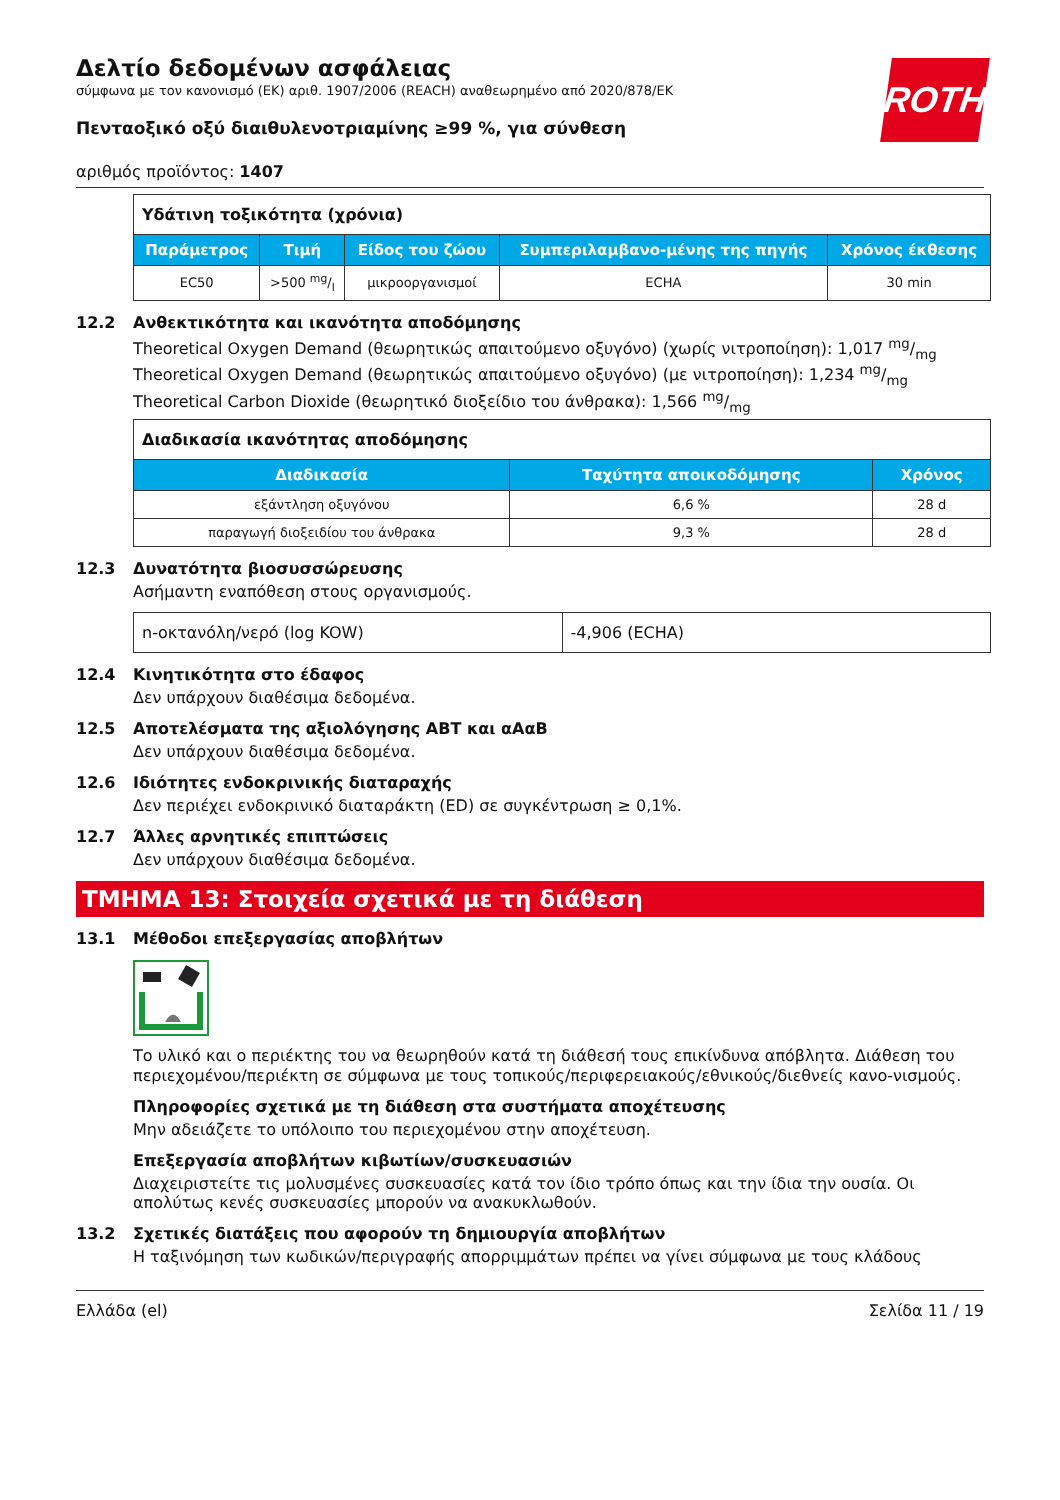ROTH
Δελτίο δεδομένων ασφάλειας
σύμφωνα με τον κανονισμό (ΕΚ) αριθ. 1907/2006 (REACH) αναθεωρημένο από 2020/878/ΕΚ
Πενταοξικό οξύ διαιθυλενοτριαμίνης ≥99 %, για σύνθεση
αριθμός προϊόντος: 1407
| Υδάτινη τοξικότητα (χρόνια) | | | | |
| Παράμετρος | Τιμή | Είδος του ζώου | Συμπεριλαμβανο-μένης της πηγής | Χρόνος έκθεσης |
| EC50 | >500 mg/l | μικροοργανισμοί | ECHA | 30 min |
12.2 Ανθεκτικότητα και ικανότητα αποδόμησης
Theoretical Oxygen Demand (θεωρητικώς απαιτούμενο οξυγόνο) (χωρίς νιτροποίηση): 1,017 mg/mg
Theoretical Oxygen Demand (θεωρητικώς απαιτούμενο οξυγόνο) (με νιτροποίηση): 1,234 mg/mg
Theoretical Carbon Dioxide (θεωρητικό διοξείδιο του άνθρακα): 1,566 mg/mg
| Διαδικασία ικανότητας αποδόμησης | | |
| Διαδικασία | Ταχύτητα αποικοδόμησης | Χρόνος |
| εξάντληση οξυγόνου | 6,6 % | 28 d |
| παραγωγή διοξειδίου του άνθρακα | 9,3 % | 28 d |
12.3 Δυνατότητα βιοσυσσώρευσης
Ασήμαντη εναπόθεση στους οργανισμούς.
| n-οκτανόλη/νερό (log KOW) | -4,906 (ECHA) |
12.4 Κινητικότητα στο έδαφος
Δεν υπάρχουν διαθέσιμα δεδομένα.
12.5 Αποτελέσματα της αξιολόγησης ΑΒΤ και αΑαΒ
Δεν υπάρχουν διαθέσιμα δεδομένα.
12.6 Ιδιότητες ενδοκρινικής διαταραχής
Δεν περιέχει ενδοκρινικό διαταράκτη (ED) σε συγκέντρωση ≥ 0,1%.
12.7 Άλλες αρνητικές επιπτώσεις
Δεν υπάρχουν διαθέσιμα δεδομένα.
ΤΜΗΜΑ 13: Στοιχεία σχετικά με τη διάθεση
13.1 Μέθοδοι επεξεργασίας αποβλήτων
Το υλικό και ο περιέκτης του να θεωρηθούν κατά τη διάθεσή τους επικίνδυνα απόβλητα. Διάθεση του περιεχομένου/περιέκτη σε σύμφωνα με τους τοπικούς/περιφερειακούς/εθνικούς/διεθνείς κανο-νισμούς.
Πληροφορίες σχετικά με τη διάθεση στα συστήματα αποχέτευσης
Μην αδειάζετε το υπόλοιπο του περιεχομένου στην αποχέτευση.
Επεξεργασία αποβλήτων κιβωτίων/συσκευασιών
Διαχειριστείτε τις μολυσμένες συσκευασίες κατά τον ίδιο τρόπο όπως και την ίδια την ουσία. Οι απολύτως κενές συσκευασίες μπορούν να ανακυκλωθούν.
13.2 Σχετικές διατάξεις που αφορούν τη δημιουργία αποβλήτων
Η ταξινόμηση των κωδικών/περιγραφής απορριμμάτων πρέπει να γίνει σύμφωνα με τους κλάδους
Ελλάδα (el) Σελίδα 11 / 19